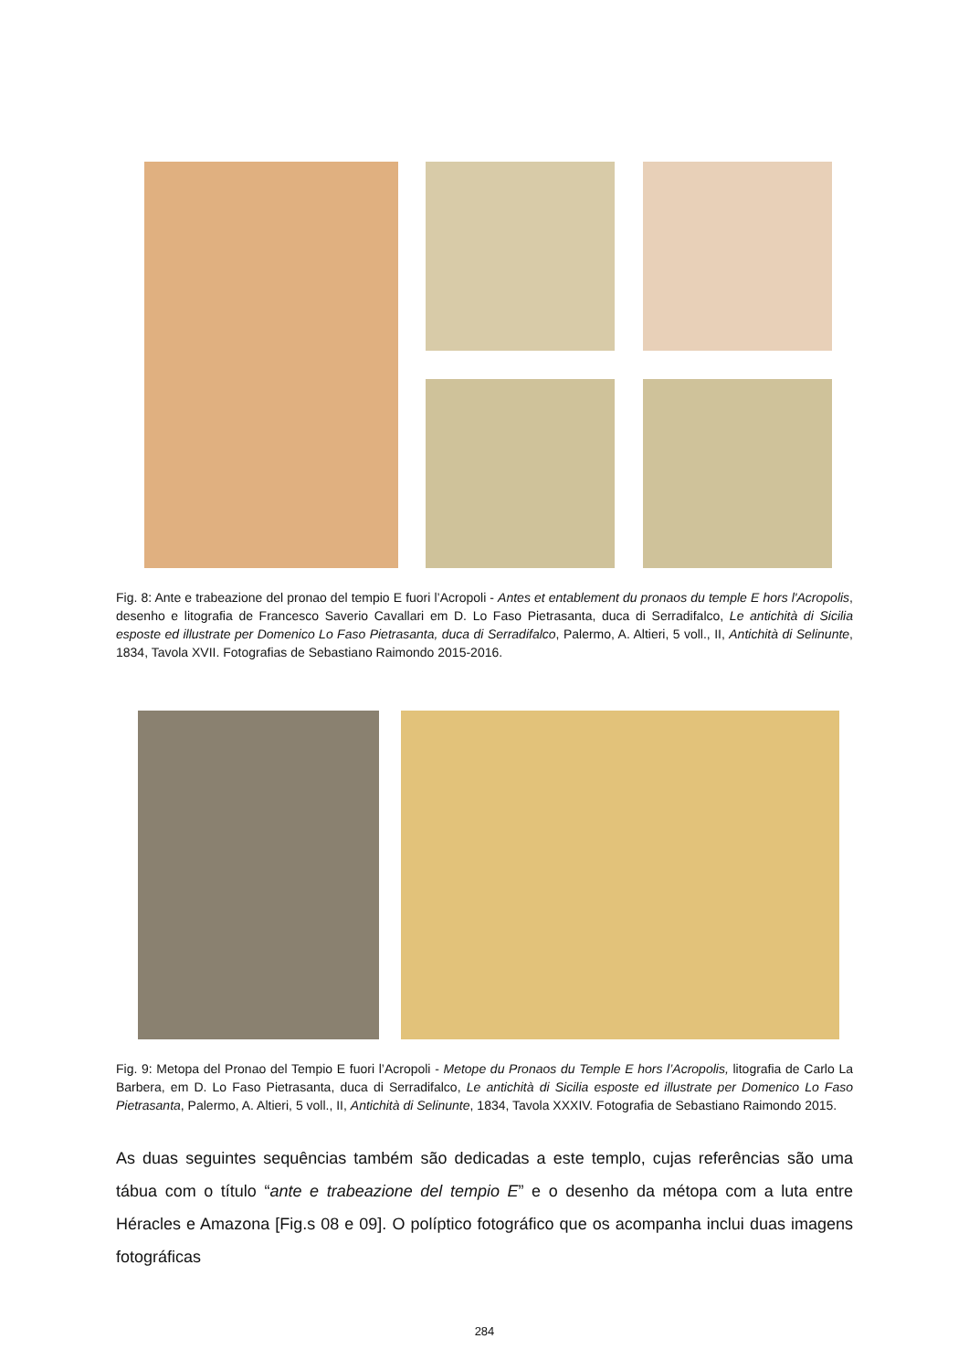Fig. 8: Ante e trabeazione del pronao del tempio E fuori l’Acropoli - Antes et entablement du pronaos du temple E hors l'Acropolis, desenho e litografia de Francesco Saverio Cavallari em D. Lo Faso Pietrasanta, duca di Serradifalco, Le antichità di Sicilia esposte ed illustrate per Domenico Lo Faso Pietrasanta, duca di Serradifalco, Palermo, A. Altieri, 5 voll., II, Antichità di Selinunte, 1834, Tavola XVII. Fotografias de Sebastiano Raimondo 2015-2016.
Fig. 9: Metopa del Pronao del Tempio E fuori l’Acropoli - Metope du Pronaos du Temple E hors l’Acropolis, litografia de Carlo La Barbera, em D. Lo Faso Pietrasanta, duca di Serradifalco, Le antichità di Sicilia esposte ed illustrate per Domenico Lo Faso Pietrasanta, Palermo, A. Altieri, 5 voll., II, Antichità di Selinunte, 1834, Tavola XXXIV. Fotografia de Sebastiano Raimondo 2015.
As duas seguintes sequências também são dedicadas a este templo, cujas referências são uma tábua com o título “ante e trabeazione del tempio E” e o desenho da métopa com a luta entre Héracles e Amazona [Fig.s 08 e 09]. O políptico fotográfico que os acompanha inclui duas imagens fotográficas
284